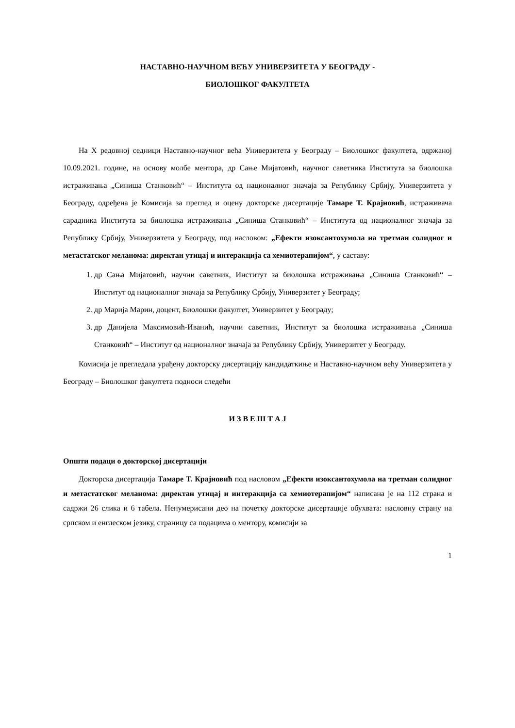НАСТАВНО-НАУЧНОМ ВЕЋУ УНИВЕРЗИТЕТА У БЕОГРАДУ -
БИОЛОШКОГ ФАКУЛТЕТА
На X редовној седници Наставно-научног већа Универзитета у Београду – Биолошког факултета, одржаној 10.09.2021. године, на основу молбе ментора, др Сање Мијатовић, научног саветника Института за биолошка истраживања „Синиша Станковић“ – Института од националног значаја за Републику Србију, Универзитета у Београду, одређена је Комисија за преглед и оцену докторске дисертације Тамаре Т. Крајновић, истраживача сарадника Института за биолошка истраживања „Синиша Станковић“ – Института од националног значаја за Републику Србију, Универзитета у Београду, под насловом: „Ефекти изоксантохумола на третман солидног и метастатског меланома: директан утицај и интеракција са хемиотерапијом“, у саставу:
1. др Сања Мијатовић, научни саветник, Институт за биолошка истраживања „Синиша Станковић“ – Институт од националног значаја за Републику Србију, Универзитет у Београду;
2. др Марија Марин, доцент, Биолошки факултет, Универзитет у Београду;
3. др Данијела Максимовић-Иванић, научни саветник, Институт за биолошка истраживања „Синиша Станковић“ – Институт од националног значаја за Републику Србију, Универзитет у Београду.
Комисија је прегледала урађену докторску дисертацију кандидаткиње и Наставно-научном већу Универзитета у Београду – Биолошког факултета подноси следећи
И З В Е Ш Т А Ј
Општи подаци о докторској дисертацији
Докторска дисертација Тамаре Т. Крајновић под насловом „Ефекти изоксантохумола на третман солидног и метастатског меланома: директан утицај и интеракција са хемиотерапијом“ написана је на 112 страна и садржи 26 слика и 6 табела. Ненумерисани део на почетку докторске дисертације обухвата: насловну страну на српском и енглеском језику, страницу са подацима о ментору, комисији за
1